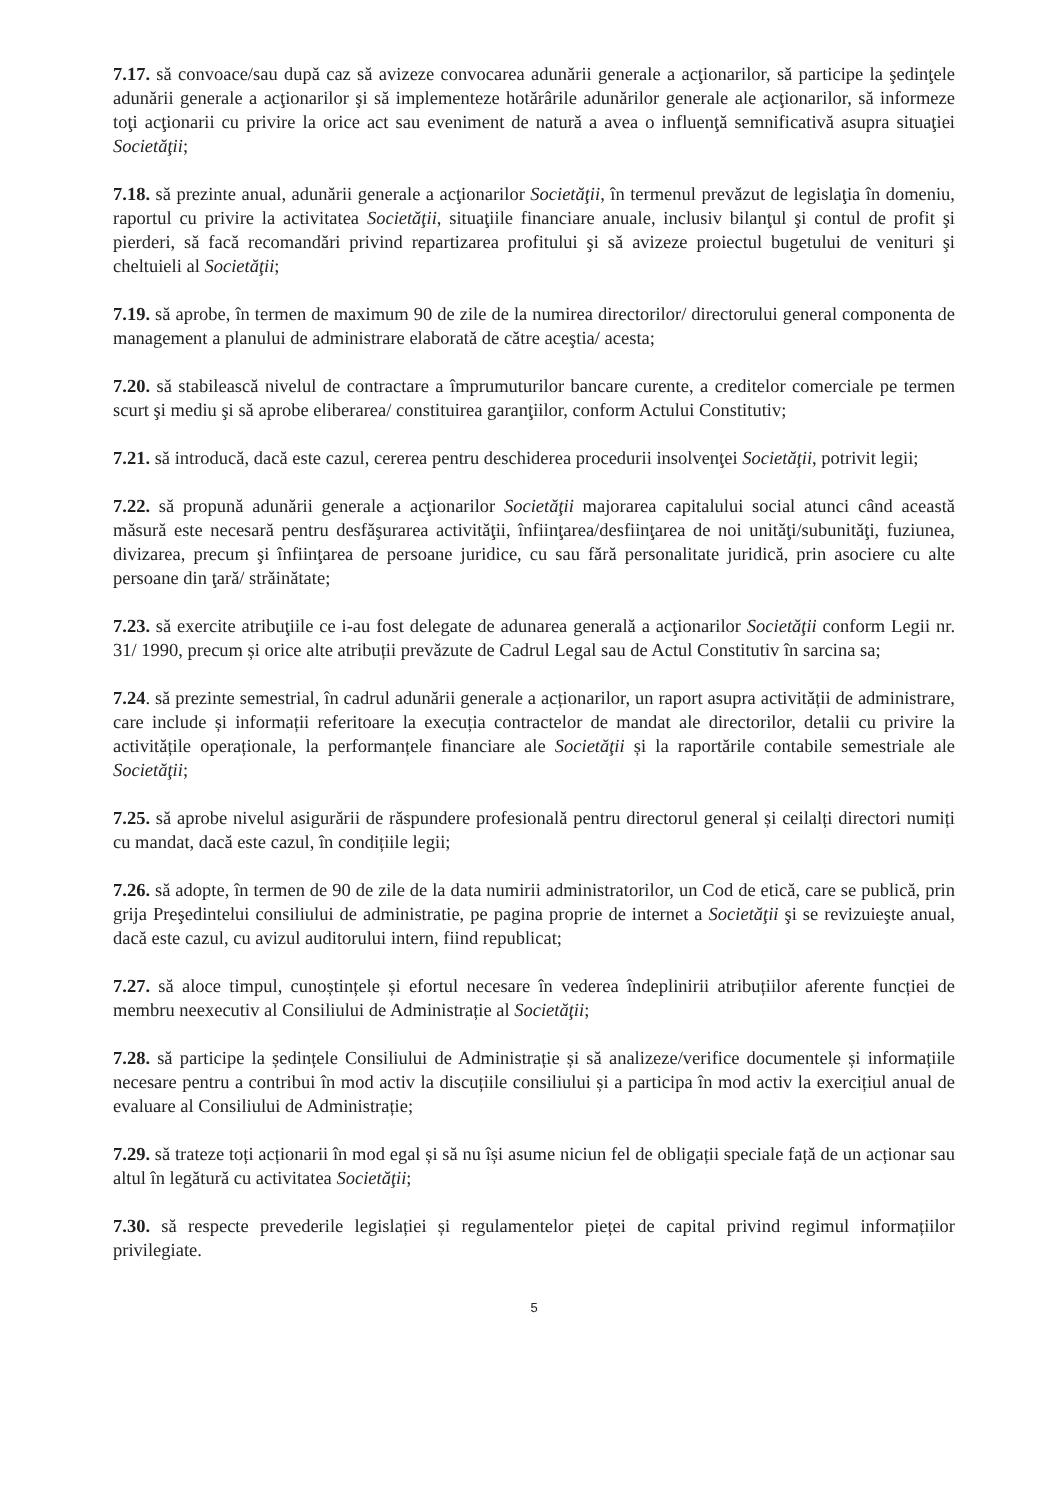7.17. să convoace/sau după caz să avizeze convocarea adunării generale a acţionarilor, să participe la şedinţele adunării generale a acţionarilor şi să implementeze hotărârile adunărilor generale ale acţionarilor, să informeze toţi acţionarii cu privire la orice act sau eveniment de natură a avea o influenţă semnificativă asupra situaţiei Societăţii;
7.18. să prezinte anual, adunării generale a acţionarilor Societăţii, în termenul prevăzut de legislaţia în domeniu, raportul cu privire la activitatea Societăţii, situaţiile financiare anuale, inclusiv bilanţul şi contul de profit şi pierderi, să facă recomandări privind repartizarea profitului şi să avizeze proiectul bugetului de venituri şi cheltuieli al Societăţii;
7.19. să aprobe, în termen de maximum 90 de zile de la numirea directorilor/ directorului general componenta de management a planului de administrare elaborată de către aceştia/ acesta;
7.20. să stabilească nivelul de contractare a împrumuturilor bancare curente, a creditelor comerciale pe termen scurt şi mediu şi să aprobe eliberarea/ constituirea garanţiilor, conform Actului Constitutiv;
7.21. să introducă, dacă este cazul, cererea pentru deschiderea procedurii insolvenţei Societăţii, potrivit legii;
7.22. să propună adunării generale a acţionarilor Societăţii majorarea capitalului social atunci când această măsură este necesară pentru desfăşurarea activităţii, înfiinţarea/desfiinţarea de noi unităţi/subunităţi, fuziunea, divizarea, precum şi înfiinţarea de persoane juridice, cu sau fără personalitate juridică, prin asociere cu alte persoane din ţară/ străinătate;
7.23. să exercite atribuţiile ce i-au fost delegate de adunarea generală a acţionarilor Societăţii conform Legii nr. 31/ 1990, precum și orice alte atribuții prevăzute de Cadrul Legal sau de Actul Constitutiv în sarcina sa;
7.24. să prezinte semestrial, în cadrul adunării generale a acționarilor, un raport asupra activității de administrare, care include și informații referitoare la execuția contractelor de mandat ale directorilor, detalii cu privire la activitățile operaționale, la performanțele financiare ale Societăţii și la raportările contabile semestriale ale Societăţii;
7.25. să aprobe nivelul asigurării de răspundere profesională pentru directorul general și ceilalți directori numiți cu mandat, dacă este cazul, în condițiile legii;
7.26. să adopte, în termen de 90 de zile de la data numirii administratorilor, un Cod de etică, care se publică, prin grija Preşedintelui consiliului de administratie, pe pagina proprie de internet a Societăţii şi se revizuieşte anual, dacă este cazul, cu avizul auditorului intern, fiind republicat;
7.27. să aloce timpul, cunoștințele și efortul necesare în vederea îndeplinirii atribuțiilor aferente funcției de membru neexecutiv al Consiliului de Administrație al Societăţii;
7.28. să participe la ședințele Consiliului de Administrație și să analizeze/verifice documentele și informațiile necesare pentru a contribui în mod activ la discuțiile consiliului și a participa în mod activ la exercițiul anual de evaluare al Consiliului de Administrație;
7.29. să trateze toți acționarii în mod egal și să nu își asume niciun fel de obligații speciale față de un acționar sau altul în legătură cu activitatea Societăţii;
7.30. să respecte prevederile legislației și regulamentelor pieței de capital privind regimul informațiilor privilegiate.
5